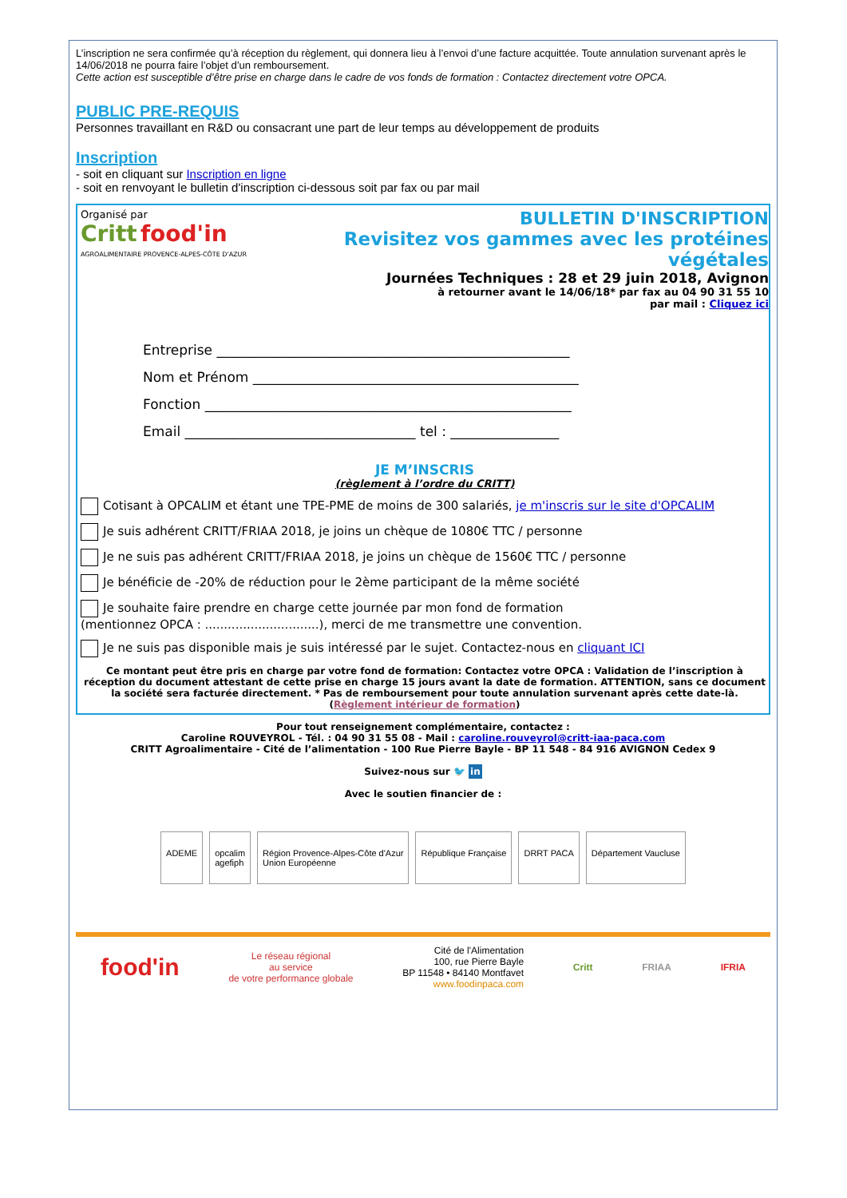L’inscription ne sera confirmée qu’à réception du règlement, qui donnera lieu à l’envoi d’une facture acquittée. Toute annulation survenant après le 14/06/2018 ne pourra faire l’objet d’un remboursement.
Cette action est susceptible d’être prise en charge dans le cadre de vos fonds de formation : Contactez directement votre OPCA.
PUBLIC PRE-REQUIS
Personnes travaillant en R&D ou consacrant une part de leur temps au développement de produits
Inscription
- soit en cliquant sur Inscription en ligne
- soit en renvoyant le bulletin d'inscription ci-dessous soit par fax ou par mail
Organisé par
Critt food'in
AGROALIMENTAIRE PROVENCE-ALPES-CÔTE D'AZUR
BULLETIN D'INSCRIPTION
Revisitez vos gammes avec les protéines végétales
Journées Techniques : 28 et 29 juin 2018, Avignon
à retourner avant le 14/06/18* par fax au 04 90 31 55 10
par mail : Cliquez ici
Entreprise ____________________________________________________
Nom et Prénom ________________________________________________
Fonction ______________________________________________________
Email __________________________________ tel : ________________
JE M’INSCRIS
(règlement à l’ordre du CRITT)
Cotisant à OPCALIM et étant une TPE-PME de moins de 300 salariés, je m'inscris sur le site d'OPCALIM
Je suis adhérent CRITT/FRIAA 2018, je joins un chèque de 1080€ TTC / personne
Je ne suis pas adhérent CRITT/FRIAA 2018, je joins un chèque de 1560€ TTC / personne
Je bénéficie de -20% de réduction pour le 2ème participant de la même société
Je souhaite faire prendre en charge cette journée par mon fond de formation
(mentionnez OPCA : ..............................), merci de me transmettre une convention.
Je ne suis pas disponible mais je suis intéressé par le sujet. Contactez-nous en cliquant ICI
Ce montant peut être pris en charge par votre fond de formation: Contactez votre OPCA : Validation de l’inscription à réception du document attestant de cette prise en charge 15 jours avant la date de formation. ATTENTION, sans ce document la société sera facturée directement. * Pas de remboursement pour toute annulation survenant après cette date-là.
(Règlement intérieur de formation)
Pour tout renseignement complémentaire, contactez :
Caroline ROUVEYROL - Tél. : 04 90 31 55 08 - Mail : caroline.rouveyrol@critt-iaa-paca.com
CRITT Agroalimentaire - Cité de l’alimentation - 100 Rue Pierre Bayle - BP 11 548 - 84 916 AVIGNON Cedex 9
Suivez-nous sur 🐦 in
Avec le soutien financier de :
ADEME opcalim
agefiph
Région Provence-Alpes-Côte d'Azur
Union Européenne
République Française DRRT PACA Département Vaucluse
food'in
Le réseau régional
au service
de votre performance globale
Cité de l'Alimentation
100, rue Pierre Bayle
BP 11548 • 84140 Montfavet
www.foodinpaca.com
Critt FRIAA IFRIA